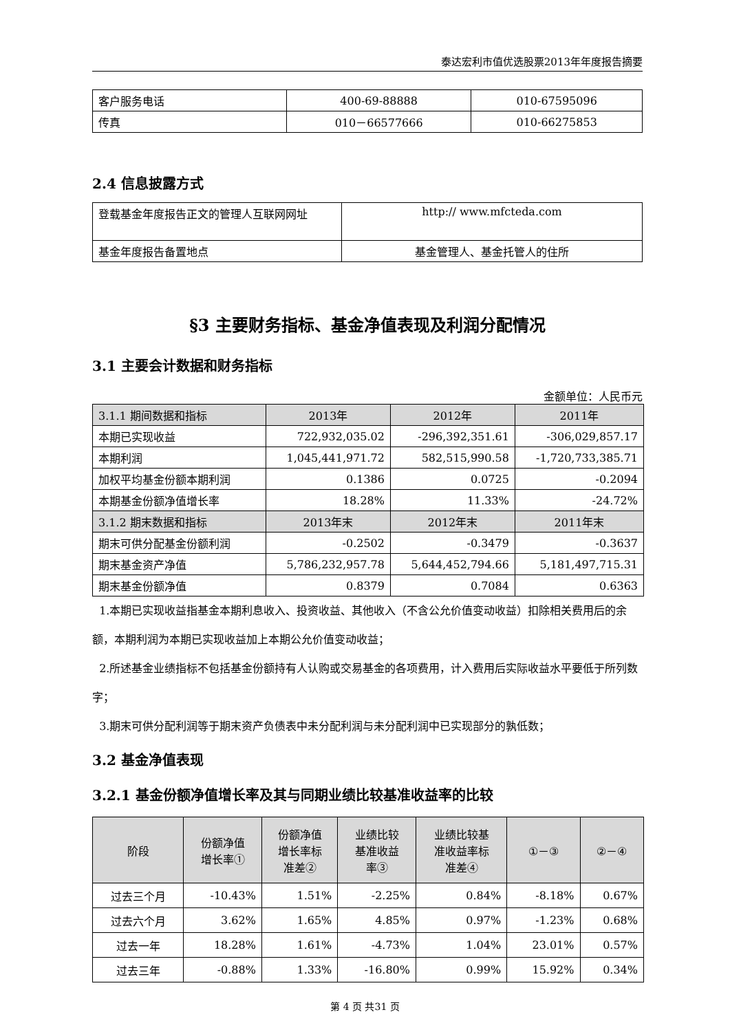泰达宏利市值优选股票2013年年度报告摘要
| 客户服务电话 | 400-69-88888 | 010-67595096 |
| 传真 | 010－66577666 | 010-66275853 |
2.4 信息披露方式
| 登载基金年度报告正文的管理人互联网网址 | http:// www.mfcteda.com |
| 基金年度报告备置地点 | 基金管理人、基金托管人的住所 |
§3 主要财务指标、基金净值表现及利润分配情况
3.1 主要会计数据和财务指标
金额单位：人民币元
| 3.1.1 期间数据和指标 | 2013年 | 2012年 | 2011年 |
| 本期已实现收益 | 722,932,035.02 | -296,392,351.61 | -306,029,857.17 |
| 本期利润 | 1,045,441,971.72 | 582,515,990.58 | -1,720,733,385.71 |
| 加权平均基金份额本期利润 | 0.1386 | 0.0725 | -0.2094 |
| 本期基金份额净值增长率 | 18.28% | 11.33% | -24.72% |
| 3.1.2 期末数据和指标 | 2013年末 | 2012年末 | 2011年末 |
| 期末可供分配基金份额利润 | -0.2502 | -0.3479 | -0.3637 |
| 期末基金资产净值 | 5,786,232,957.78 | 5,644,452,794.66 | 5,181,497,715.31 |
| 期末基金份额净值 | 0.8379 | 0.7084 | 0.6363 |
1.本期已实现收益指基金本期利息收入、投资收益、其他收入（不含公允价值变动收益）扣除相关费用后的余额，本期利润为本期已实现收益加上本期公允价值变动收益；
2.所述基金业绩指标不包括基金份额持有人认购或交易基金的各项费用，计入费用后实际收益水平要低于所列数字；
3.期末可供分配利润等于期末资产负债表中未分配利润与未分配利润中已实现部分的孰低数；
3.2 基金净值表现
3.2.1 基金份额净值增长率及其与同期业绩比较基准收益率的比较
| 阶段 | 份额净值 增长率① | 份额净值 增长率标 准差② | 业绩比较 基准收益 率③ | 业绩比较基 准收益率标 准差④ | ①－③ | ②－④ |
| 过去三个月 | -10.43% | 1.51% | -2.25% | 0.84% | -8.18% | 0.67% |
| 过去六个月 | 3.62% | 1.65% | 4.85% | 0.97% | -1.23% | 0.68% |
| 过去一年 | 18.28% | 1.61% | -4.73% | 1.04% | 23.01% | 0.57% |
| 过去三年 | -0.88% | 1.33% | -16.80% | 0.99% | 15.92% | 0.34% |
第 4 页 共31 页